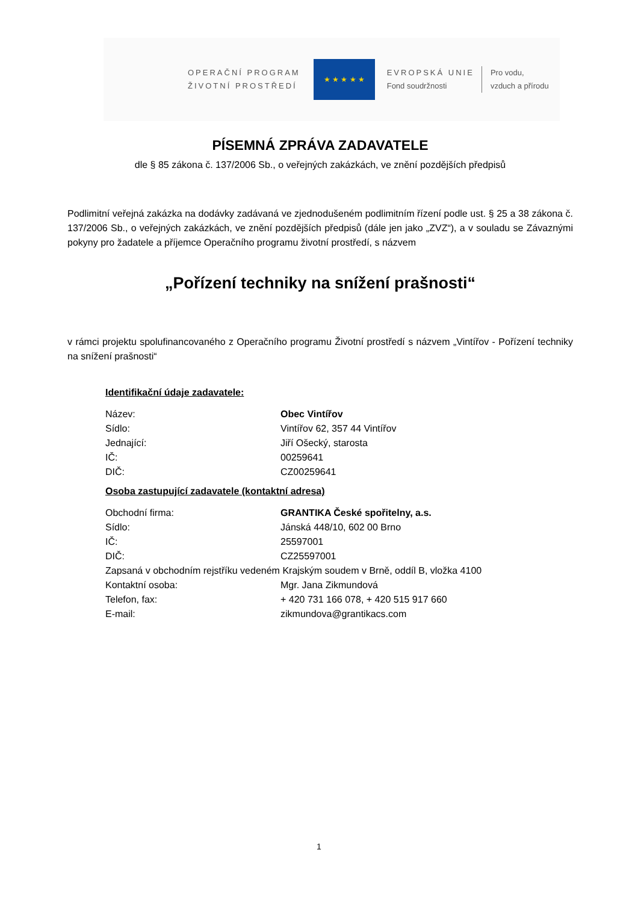OPERAČNÍ PROGRAM
ŽIVOTNÍ PROSTŘEDÍ
★ ★ ★ ★ ★
EVROPSKÁ UNIE
Fond soudržnosti
Pro vodu,
vzduch a přírodu
PÍSEMNÁ ZPRÁVA ZADAVATELE
dle § 85 zákona č. 137/2006 Sb., o veřejných zakázkách, ve znění pozdějších předpisů
Podlimitní veřejná zakázka na dodávky zadávaná ve zjednodušeném podlimitním řízení podle ust. § 25 a 38 zákona č. 137/2006 Sb., o veřejných zakázkách, ve znění pozdějších předpisů (dále jen jako „ZVZ“), a v souladu se Závaznými pokyny pro žadatele a příjemce Operačního programu životní prostředí, s názvem
„Pořízení techniky na snížení prašnosti“
v rámci projektu spolufinancovaného z Operačního programu Životní prostředí s názvem „Vintířov - Pořízení techniky na snížení prašnosti“
Identifikační údaje zadavatele:
Název: Obec Vintířov
Sídlo: Vintířov 62, 357 44 Vintířov
Jednající: Jiří Ošecký, starosta
IČ: 00259641
DIČ: CZ00259641
Osoba zastupující zadavatele (kontaktní adresa)
Obchodní firma: GRANTIKA České spořitelny, a.s.
Sídlo: Jánská 448/10, 602 00 Brno
IČ: 25597001
DIČ: CZ25597001
Zapsaná v obchodním rejstříku vedeném Krajským soudem v Brně, oddíl B, vložka 4100
Kontaktní osoba: Mgr. Jana Zikmundová
Telefon, fax: + 420 731 166 078, + 420 515 917 660
E-mail: zikmundova@grantikacs.com
1